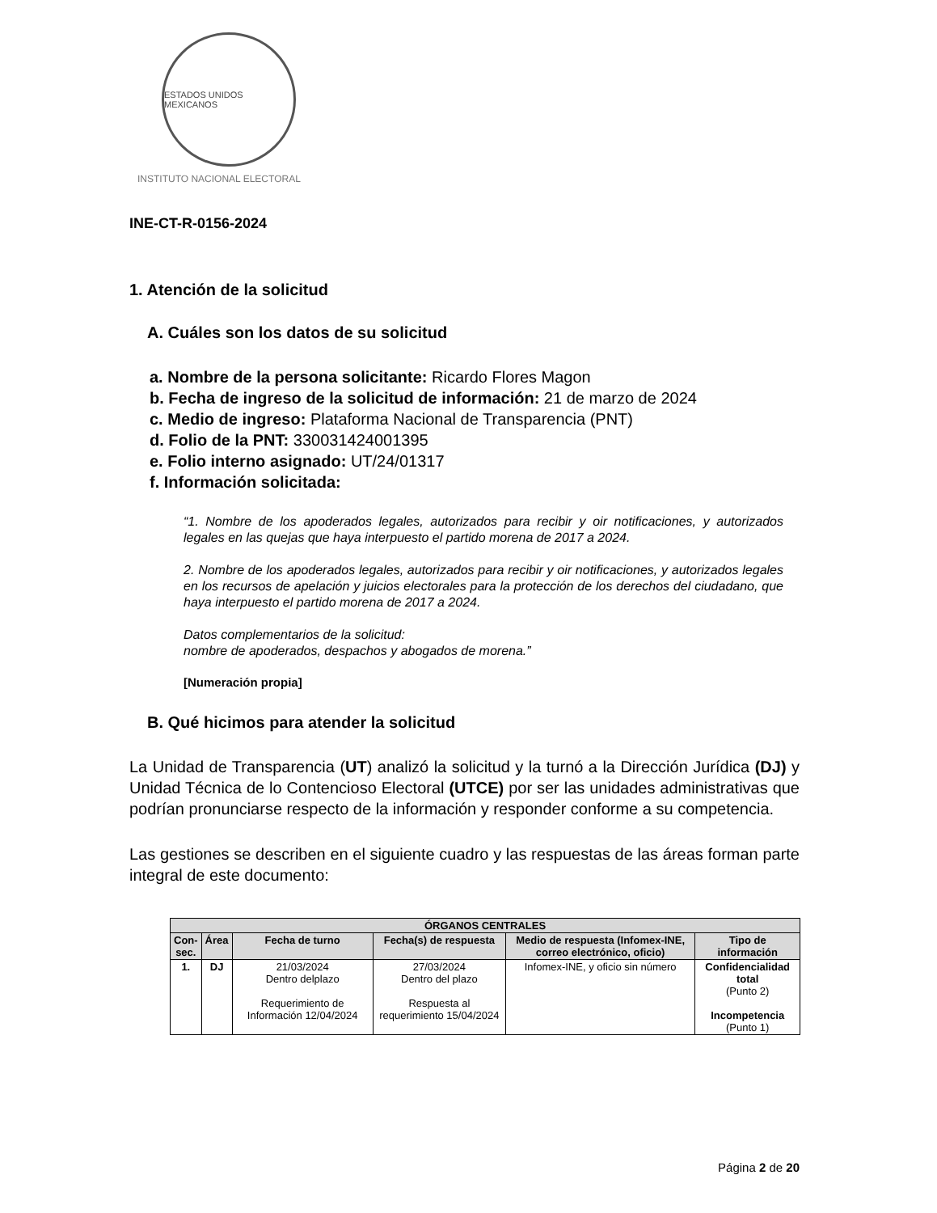ESTADOS UNIDOS MEXICANOS
INSTITUTO NACIONAL ELECTORAL
INE-CT-R-0156-2024
1. Atención de la solicitud
A. Cuáles son los datos de su solicitud
a. Nombre de la persona solicitante: Ricardo Flores Magon
b. Fecha de ingreso de la solicitud de información: 21 de marzo de 2024
c. Medio de ingreso: Plataforma Nacional de Transparencia (PNT)
d. Folio de la PNT: 330031424001395
e. Folio interno asignado: UT/24/01317
f. Información solicitada:
“1. Nombre de los apoderados legales, autorizados para recibir y oir notificaciones, y autorizados legales en las quejas que haya interpuesto el partido morena de 2017 a 2024.
2. Nombre de los apoderados legales, autorizados para recibir y oir notificaciones, y autorizados legales en los recursos de apelación y juicios electorales para la protección de los derechos del ciudadano, que haya interpuesto el partido morena de 2017 a 2024.
Datos complementarios de la solicitud:
nombre de apoderados, despachos y abogados de morena.”
[Numeración propia]
B. Qué hicimos para atender la solicitud
La Unidad de Transparencia (UT) analizó la solicitud y la turnó a la Dirección Jurídica (DJ) y Unidad Técnica de lo Contencioso Electoral (UTCE) por ser las unidades administrativas que podrían pronunciarse respecto de la información y responder conforme a su competencia.
Las gestiones se describen en el siguiente cuadro y las respuestas de las áreas forman parte integral de este documento:
| ÓRGANOS CENTRALES | | | | | |
| --- | --- | --- | --- | --- | --- |
| Con- sec. | Área | Fecha de turno | Fecha(s) de respuesta | Medio de respuesta (Infomex-INE, correo electrónico, oficio) | Tipo de información |
| 1. | DJ | 21/03/2024 Dentro delplazo Requerimiento de Información 12/04/2024 | 27/03/2024 Dentro del plazo Respuesta al requerimiento 15/04/2024 | Infomex-INE, y oficio sin número | Confidencialidad total (Punto 2) Incompetencia (Punto 1) |
Página 2 de 20